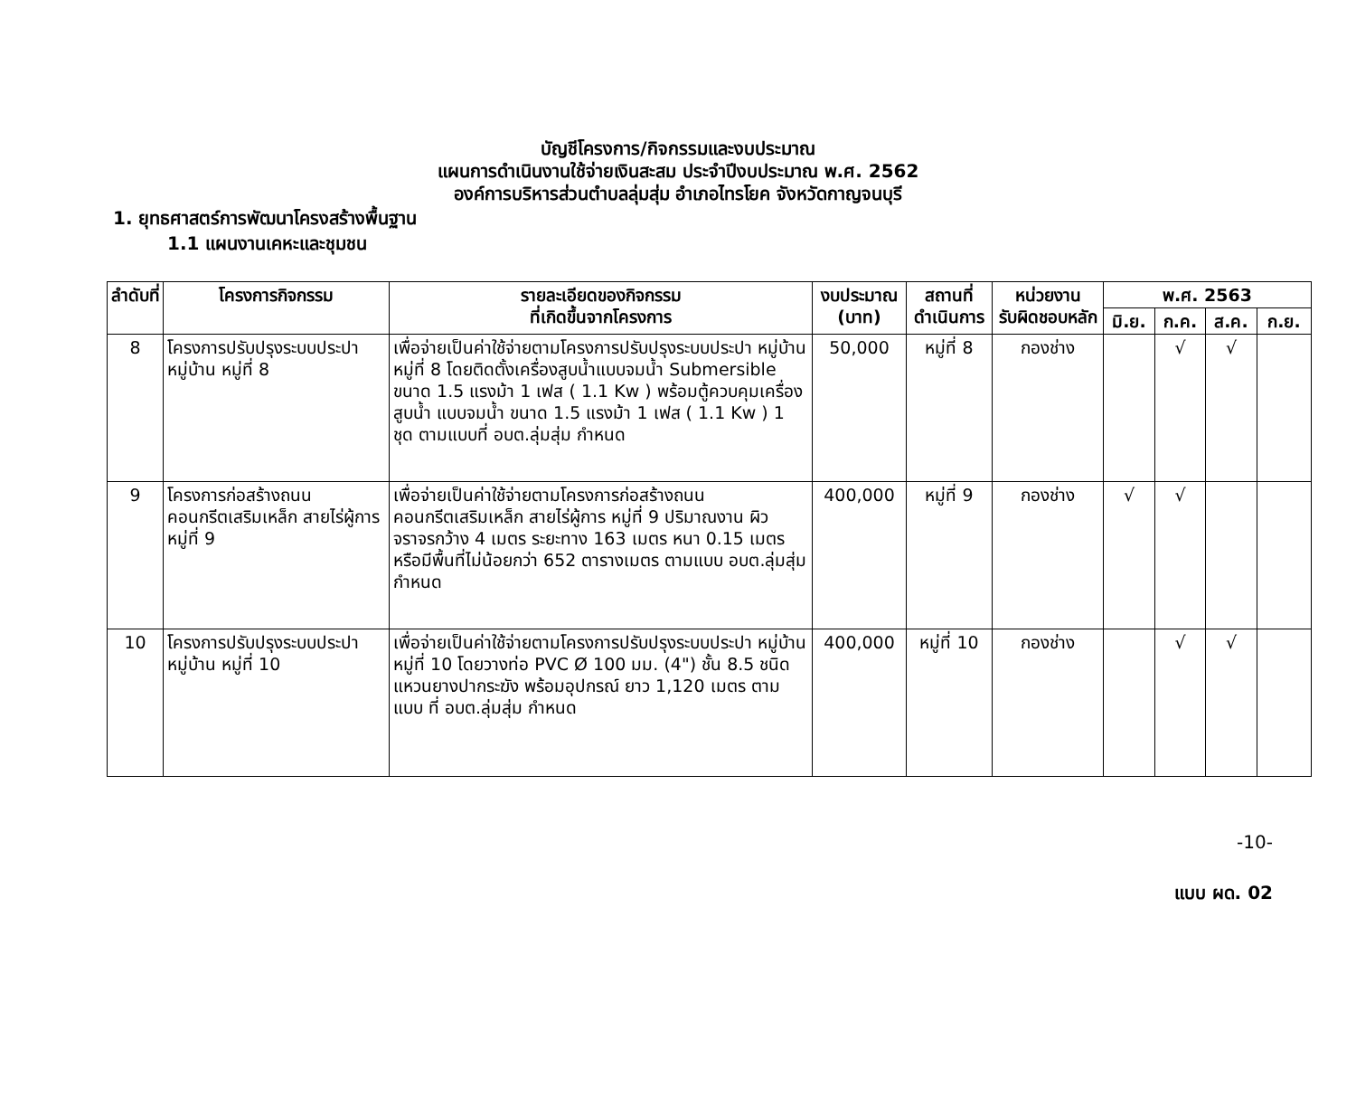บัญชีโครงการ/กิจกรรมและงบประมาณ
แผนการดำเนินงานใช้จ่ายเงินสะสม ประจำปีงบประมาณ พ.ศ. 2562
องค์การบริหารส่วนตำบลลุ่มสุ่ม อำเภอไทรโยค จังหวัดกาญจนบุรี
1. ยุทธศาสตร์การพัฒนาโครงสร้างพื้นฐาน
1.1 แผนงานเคหะและชุมชน
| ลำดับที่ | โครงการกิจกรรม | รายละเอียดของกิจกรรม ที่เกิดขึ้นจากโครงการ | งบประมาณ (บาท) | สถานที่ ดำเนินการ | หน่วยงาน รับผิดชอบหลัก | พ.ศ. 2563 | | | |
| --- | --- | --- | --- | --- | --- | --- | --- | --- | --- |
| | | | | | | มิ.ย. | ก.ค. | ส.ค. | ก.ย. |
| 8 | โครงการปรับปรุงระบบประปา หมู่บ้าน หมู่ที่ 8 | เพื่อจ่ายเป็นค่าใช้จ่ายตามโครงการปรับปรุงระบบประปา หมู่บ้าน หมู่ที่ 8 โดยติดตั้งเครื่องสูบน้ำแบบจมน้ำ Submersible ขนาด 1.5 แรงม้า 1 เฟส ( 1.1 Kw ) พร้อมตู้ควบคุมเครื่องสูบน้ำ แบบจมน้ำ ขนาด 1.5 แรงม้า 1 เฟส ( 1.1 Kw ) 1 ชุด ตามแบบที่ อบต.ลุ่มสุ่ม กำหนด | 50,000 | หมู่ที่ 8 | กองช่าง | | √ | √ | |
| 9 | โครงการก่อสร้างถนนคอนกรีตเสริมเหล็ก สายไร่ผู้การ หมู่ที่ 9 | เพื่อจ่ายเป็นค่าใช้จ่ายตามโครงการก่อสร้างถนนคอนกรีตเสริมเหล็ก สายไร่ผู้การ หมู่ที่ 9 ปริมาณงาน ผิวจราจรกว้าง 4 เมตร ระยะทาง 163 เมตร หนา 0.15 เมตร หรือมีพื้นที่ไม่น้อยกว่า 652 ตารางเมตร ตามแบบ อบต.ลุ่มสุ่ม กำหนด | 400,000 | หมู่ที่ 9 | กองช่าง | √ | √ | | |
| 10 | โครงการปรับปรุงระบบประปา หมู่บ้าน หมู่ที่ 10 | เพื่อจ่ายเป็นค่าใช้จ่ายตามโครงการปรับปรุงระบบประปา หมู่บ้าน หมู่ที่ 10 โดยวางท่อ PVC Ø 100 มม. (4") ชั้น 8.5 ชนิดแหวนยางปากระฆัง พร้อมอุปกรณ์ ยาว 1,120 เมตร ตามแบบ ที่ อบต.ลุ่มสุ่ม กำหนด | 400,000 | หมู่ที่ 10 | กองช่าง | | √ | √ | |
-10-
แบบ ผด. 02